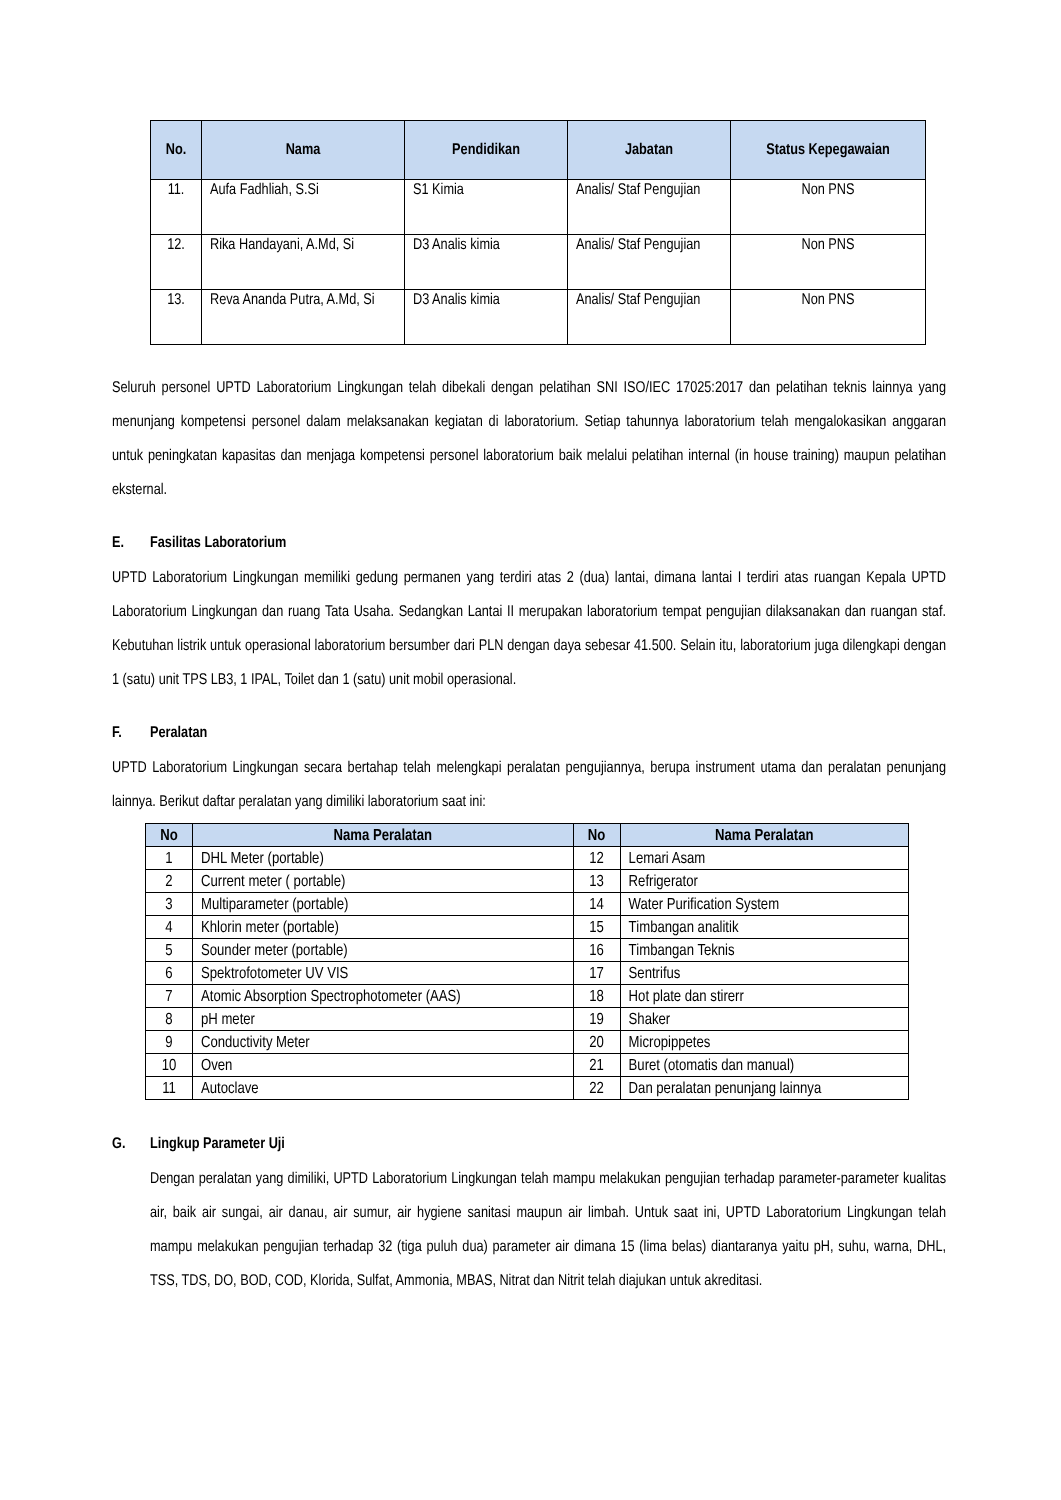| No. | Nama | Pendidikan | Jabatan | Status Kepegawaian |
| --- | --- | --- | --- | --- |
| 11. | Aufa Fadhliah, S.Si | S1 Kimia | Analis/ Staf Pengujian | Non PNS |
| 12. | Rika Handayani, A.Md, Si | D3 Analis kimia | Analis/ Staf Pengujian | Non PNS |
| 13. | Reva Ananda Putra, A.Md, Si | D3 Analis kimia | Analis/ Staf Pengujian | Non PNS |
Seluruh personel UPTD Laboratorium Lingkungan telah dibekali dengan pelatihan SNI ISO/IEC 17025:2017 dan pelatihan teknis lainnya yang menunjang kompetensi personel dalam melaksanakan kegiatan di laboratorium. Setiap tahunnya laboratorium telah mengalokasikan anggaran untuk peningkatan kapasitas dan menjaga kompetensi personel laboratorium baik melalui pelatihan internal (in house training) maupun pelatihan eksternal.
E. Fasilitas Laboratorium
UPTD Laboratorium Lingkungan memiliki gedung permanen yang terdiri atas 2 (dua) lantai, dimana lantai I terdiri atas ruangan Kepala UPTD Laboratorium Lingkungan dan ruang Tata Usaha. Sedangkan Lantai II merupakan laboratorium tempat pengujian dilaksanakan dan ruangan staf. Kebutuhan listrik untuk operasional laboratorium bersumber dari PLN dengan daya sebesar 41.500. Selain itu, laboratorium juga dilengkapi dengan 1 (satu) unit TPS LB3, 1 IPAL, Toilet dan 1 (satu) unit mobil operasional.
F. Peralatan
UPTD Laboratorium Lingkungan secara bertahap telah melengkapi peralatan pengujiannya, berupa instrument utama dan peralatan penunjang lainnya. Berikut daftar peralatan yang dimiliki laboratorium saat ini:
| No | Nama Peralatan | No | Nama Peralatan |
| --- | --- | --- | --- |
| 1 | DHL Meter (portable) | 12 | Lemari Asam |
| 2 | Current meter ( portable) | 13 | Refrigerator |
| 3 | Multiparameter (portable) | 14 | Water Purification System |
| 4 | Khlorin meter (portable) | 15 | Timbangan analitik |
| 5 | Sounder meter (portable) | 16 | Timbangan Teknis |
| 6 | Spektrofotometer UV VIS | 17 | Sentrifus |
| 7 | Atomic Absorption Spectrophotometer (AAS) | 18 | Hot plate dan stirerr |
| 8 | pH meter | 19 | Shaker |
| 9 | Conductivity Meter | 20 | Micropippetes |
| 10 | Oven | 21 | Buret (otomatis dan manual) |
| 11 | Autoclave | 22 | Dan peralatan penunjang lainnya |
G. Lingkup Parameter Uji
Dengan peralatan yang dimiliki, UPTD Laboratorium Lingkungan telah mampu melakukan pengujian terhadap parameter-parameter kualitas air, baik air sungai, air danau, air sumur, air hygiene sanitasi maupun air limbah. Untuk saat ini, UPTD Laboratorium Lingkungan telah mampu melakukan pengujian terhadap 32 (tiga puluh dua) parameter air dimana 15 (lima belas) diantaranya yaitu pH, suhu, warna, DHL, TSS, TDS, DO, BOD, COD, Klorida, Sulfat, Ammonia, MBAS, Nitrat dan Nitrit telah diajukan untuk akreditasi.